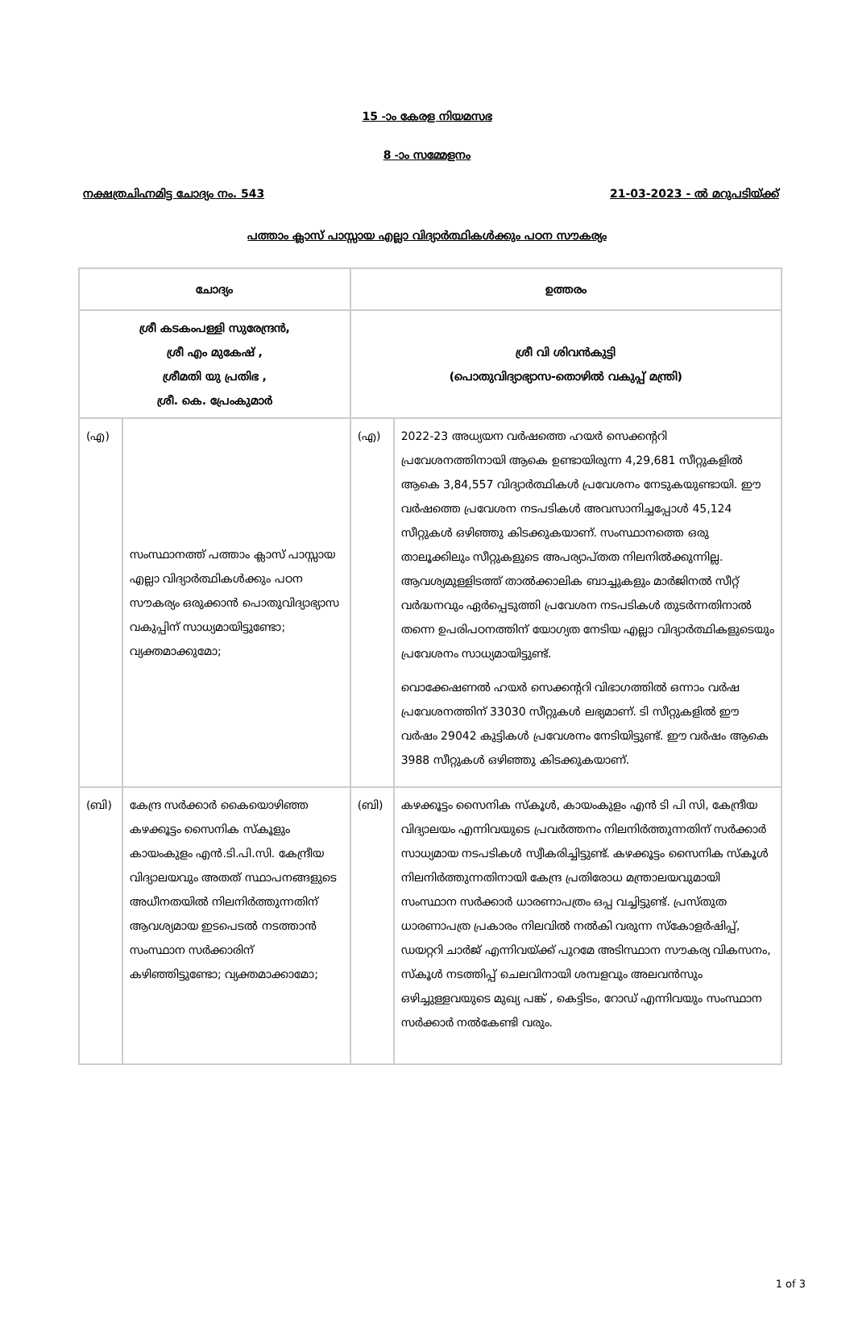15 -ാം കേരള നിയമസഭ
8 -ാം സമ്മേളനം
നക്ഷത്രചിഹ്നമിട്ട ചോദ്യം നം. 543 21-03-2023 - ൽ മറുപടിയ്ക്ക്
പത്താം ക്ലാസ് പാസ്സായ എല്ലാ വിദ്യാർത്ഥികൾക്കും പഠന സൗകര്യം
| ചോദ്യം | | ഉത്തരം | |
| --- | --- | --- | --- |
| ശ്രീ കടകംപള്ളി സുരേന്ദ്രൻ, ശ്രീ എം മുകേഷ് , ശ്രീമതി യു പ്രതിഭ , ശ്രീ. കെ. പ്രേംകുമാർ | | ശ്രീ വി ശിവൻകുട്ടി (പൊതുവിദ്യാഭ്യാസ-തൊഴിൽ വകുപ്പ് മന്ത്രി) | |
| (എ) | സംസ്ഥാനത്ത് പത്താം ക്ലാസ് പാസ്സായ എല്ലാ വിദ്യാർത്ഥികൾക്കും പഠന സൗകര്യം ഒരുക്കാൻ പൊതുവിദ്യാഭ്യാസ വകുപ്പിന് സാധ്യമായിട്ടുണ്ടോ; വ്യക്തമാക്കുമോ; | (എ) | 2022-23 അധ്യയന വർഷത്തെ ഹയർ സെക്കന്ററി പ്രവേശനത്തിനായി ആകെ ഉണ്ടായിരുന്ന 4,29,681 സീറ്റുകളിൽ ആകെ 3,84,557 വിദ്യാർത്ഥികൾ പ്രവേശനം നേടുകയുണ്ടായി. ഈ വർഷത്തെ പ്രവേശന നടപടികൾ അവസാനിച്ചപ്പോൾ 45,124 സീറ്റുകൾ ഒഴിഞ്ഞു കിടക്കുകയാണ്. സംസ്ഥാനത്തെ ഒരു താലൂക്കിലും സീറ്റുകളുടെ അപര്യാപ്തത നിലനിൽക്കുന്നില്ല. ആവശ്യമുള്ളിടത്ത് താൽക്കാലിക ബാച്ചുകളും മാർജിനൽ സീറ്റ് വർദ്ധനവും ഏർപ്പെടുത്തി പ്രവേശന നടപടികൾ തുടർന്നതിനാൽ തന്നെ ഉപരിപഠനത്തിന് യോഗ്യത നേടിയ എല്ലാ വിദ്യാർത്ഥികളുടെയും പ്രവേശനം സാധ്യമായിട്ടുണ്ട്. വൊക്കേഷണൽ ഹയർ സെക്കന്ററി വിഭാഗത്തിൽ ഒന്നാം വർഷ പ്രവേശനത്തിന് 33030 സീറ്റുകൾ ലഭ്യമാണ്. ടി സീറ്റുകളിൽ ഈ വർഷം 29042 കുട്ടികൾ പ്രവേശനം നേടിയിട്ടുണ്ട്. ഈ വർഷം ആകെ 3988 സീറ്റുകൾ ഒഴിഞ്ഞു കിടക്കുകയാണ്. |
| (ബി) | കേന്ദ്ര സർക്കാർ കൈയൊഴിഞ്ഞ കഴക്കൂട്ടം സൈനിക സ്കൂളും കായംകുളം എൻ.ടി.പി.സി. കേന്ദ്രീയ വിദ്യാലയവും അതത് സ്ഥാപനങ്ങളുടെ അധീനതയിൽ നിലനിർത്തുന്നതിന് ആവശ്യമായ ഇടപെടൽ നടത്താൻ സംസ്ഥാന സർക്കാരിന് കഴിഞ്ഞിട്ടുണ്ടോ; വ്യക്തമാക്കാമോ; | (ബി) | കഴക്കൂട്ടം സൈനിക സ്കൂൾ, കായംകുളം എൻ ടി പി സി, കേന്ദ്രീയ വിദ്യാലയം എന്നിവയുടെ പ്രവർത്തനം നിലനിർത്തുന്നതിന് സർക്കാർ സാധ്യമായ നടപടികൾ സ്വീകരിച്ചിട്ടുണ്ട്. കഴക്കൂട്ടം സൈനിക സ്കൂൾ നിലനിർത്തുന്നതിനായി കേന്ദ്ര പ്രതിരോധ മന്ത്രാലയവുമായി സംസ്ഥാന സർക്കാർ ധാരണാപത്രം ഒപ്പ വച്ചിട്ടുണ്ട്. പ്രസ്തുത ധാരണാപത്ര പ്രകാരം നിലവിൽ നൽകി വരുന്ന സ്കോളർഷിപ്പ്, ഡയറ്ററി ചാർജ് എന്നിവയ്ക്ക് പുറമേ അടിസ്ഥാന സൗകര്യ വികസനം, സ്കൂൾ നടത്തിപ്പ് ചെലവിനായി ശമ്പളവും അലവൻസും ഒഴിച്ചുള്ളവയുടെ മുഖ്യ പങ്ക് , കെട്ടിടം, റോഡ് എന്നിവയും സംസ്ഥാന സർക്കാർ നൽകേണ്ടി വരും. |
1 of 3